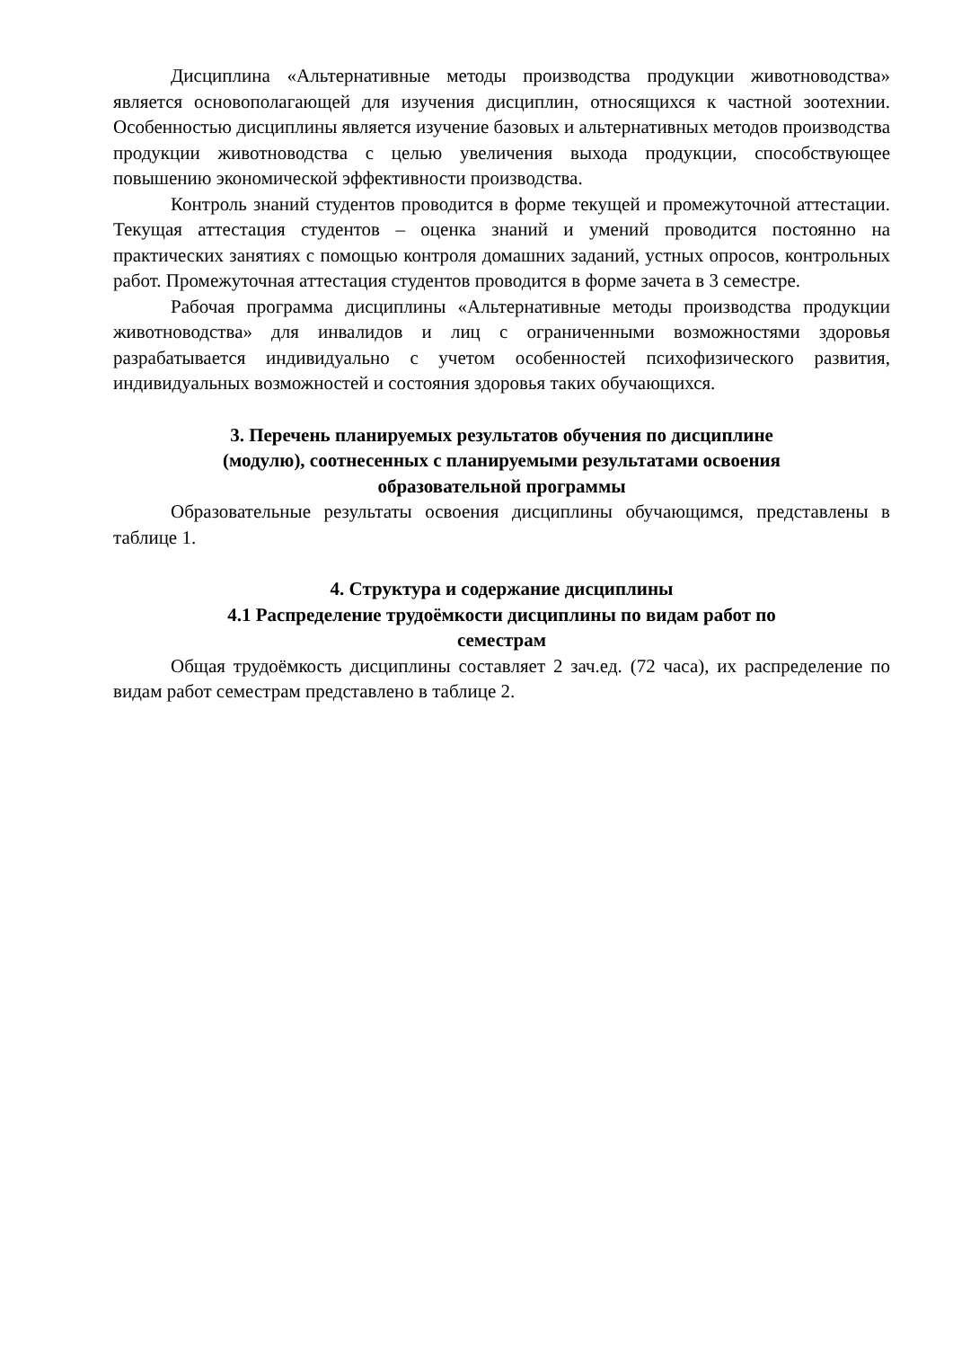Дисциплина «Альтернативные методы производства продукции животноводства» является основополагающей для изучения дисциплин, относящихся к частной зоотехнии. Особенностью дисциплины является изучение базовых и альтернативных методов производства продукции животноводства с целью увеличения выхода продукции, способствующее повышению экономической эффективности производства.
Контроль знаний студентов проводится в форме текущей и промежуточной аттестации. Текущая аттестация студентов – оценка знаний и умений проводится постоянно на практических занятиях с помощью контроля домашних заданий, устных опросов, контрольных работ. Промежуточная аттестация студентов проводится в форме зачета в 3 семестре.
Рабочая программа дисциплины «Альтернативные методы производства продукции животноводства» для инвалидов и лиц с ограниченными возможностями здоровья разрабатывается индивидуально с учетом особенностей психофизического развития, индивидуальных возможностей и состояния здоровья таких обучающихся.
3. Перечень планируемых результатов обучения по дисциплине
(модулю), соотнесенных с планируемыми результатами освоения
образовательной программы
Образовательные результаты освоения дисциплины обучающимся, представлены в таблице 1.
4. Структура и содержание дисциплины
4.1 Распределение трудоёмкости дисциплины по видам работ по
семестрам
Общая трудоёмкость дисциплины составляет 2 зач.ед. (72 часа), их распределение по видам работ семестрам представлено в таблице 2.